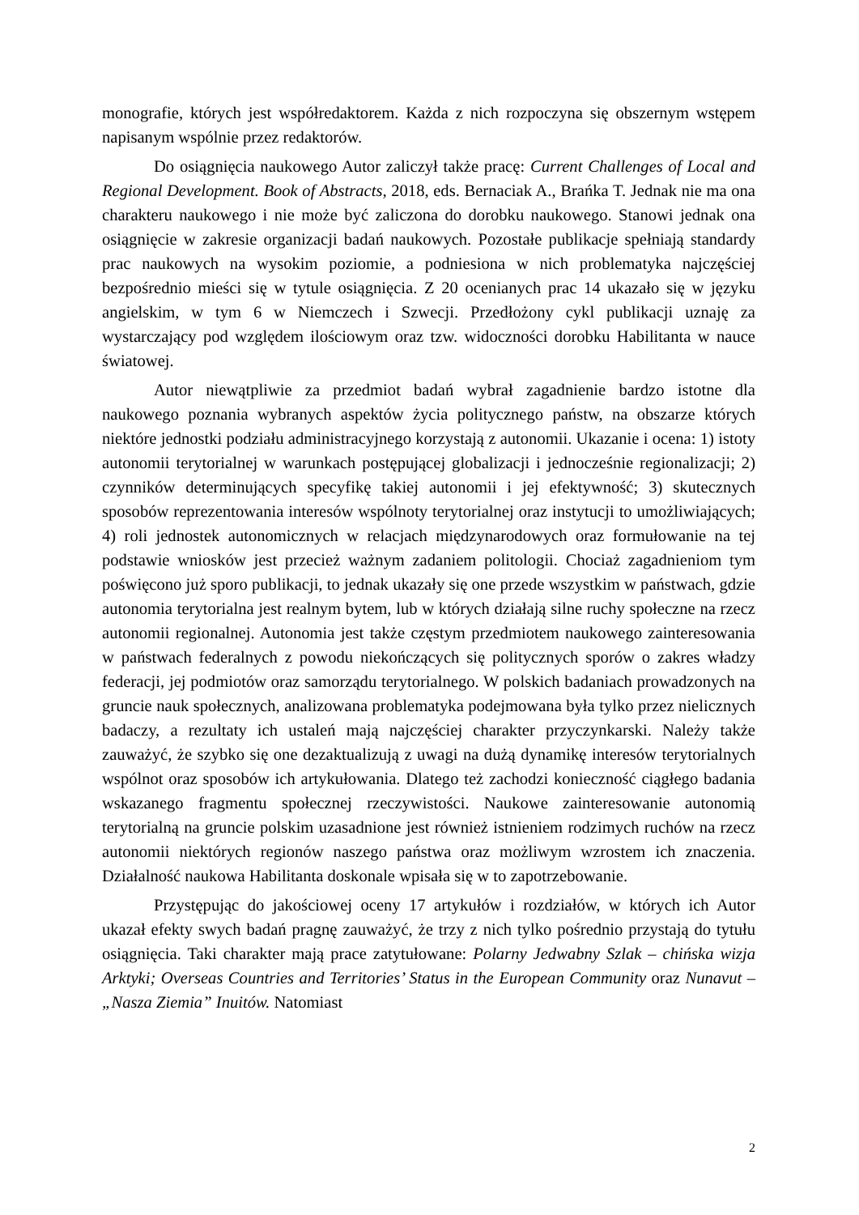monografie, których jest współredaktorem. Każda z nich rozpoczyna się obszernym wstępem napisanym wspólnie przez redaktorów.
Do osiągnięcia naukowego Autor zaliczył także pracę: Current Challenges of Local and Regional Development. Book of Abstracts, 2018, eds. Bernaciak A., Brańka T. Jednak nie ma ona charakteru naukowego i nie może być zaliczona do dorobku naukowego. Stanowi jednak ona osiągnięcie w zakresie organizacji badań naukowych. Pozostałe publikacje spełniają standardy prac naukowych na wysokim poziomie, a podniesiona w nich problematyka najczęściej bezpośrednio mieści się w tytule osiągnięcia. Z 20 ocenianych prac 14 ukazało się w języku angielskim, w tym 6 w Niemczech i Szwecji. Przedłożony cykl publikacji uznaję za wystarczający pod względem ilościowym oraz tzw. widoczności dorobku Habilitanta w nauce światowej.
Autor niewątpliwie za przedmiot badań wybrał zagadnienie bardzo istotne dla naukowego poznania wybranych aspektów życia politycznego państw, na obszarze których niektóre jednostki podziału administracyjnego korzystają z autonomii. Ukazanie i ocena: 1) istoty autonomii terytorialnej w warunkach postępującej globalizacji i jednocześnie regionalizacji; 2) czynników determinujących specyfikę takiej autonomii i jej efektywność; 3) skutecznych sposobów reprezentowania interesów wspólnoty terytorialnej oraz instytucji to umożliwiających; 4) roli jednostek autonomicznych w relacjach międzynarodowych oraz formułowanie na tej podstawie wniosków jest przecież ważnym zadaniem politologii. Chociaż zagadnieniom tym poświęcono już sporo publikacji, to jednak ukazały się one przede wszystkim w państwach, gdzie autonomia terytorialna jest realnym bytem, lub w których działają silne ruchy społeczne na rzecz autonomii regionalnej. Autonomia jest także częstym przedmiotem naukowego zainteresowania w państwach federalnych z powodu niekończących się politycznych sporów o zakres władzy federacji, jej podmiotów oraz samorządu terytorialnego. W polskich badaniach prowadzonych na gruncie nauk społecznych, analizowana problematyka podejmowana była tylko przez nielicznych badaczy, a rezultaty ich ustaleń mają najczęściej charakter przyczynkarski. Należy także zauważyć, że szybko się one dezaktualizują z uwagi na dużą dynamikę interesów terytorialnych wspólnot oraz sposobów ich artykułowania. Dlatego też zachodzi konieczność ciągłego badania wskazanego fragmentu społecznej rzeczywistości. Naukowe zainteresowanie autonomią terytorialną na gruncie polskim uzasadnione jest również istnieniem rodzimych ruchów na rzecz autonomii niektórych regionów naszego państwa oraz możliwym wzrostem ich znaczenia. Działalność naukowa Habilitanta doskonale wpisała się w to zapotrzebowanie.
Przystępując do jakościowej oceny 17 artykułów i rozdziałów, w których ich Autor ukazał efekty swych badań pragnę zauważyć, że trzy z nich tylko pośrednio przystają do tytułu osiągnięcia. Taki charakter mają prace zatytułowane: Polarny Jedwabny Szlak – chińska wizja Arktyki; Overseas Countries and Territories’ Status in the European Community oraz Nunavut – „Nasza Ziemia” Inuitów. Natomiast
2